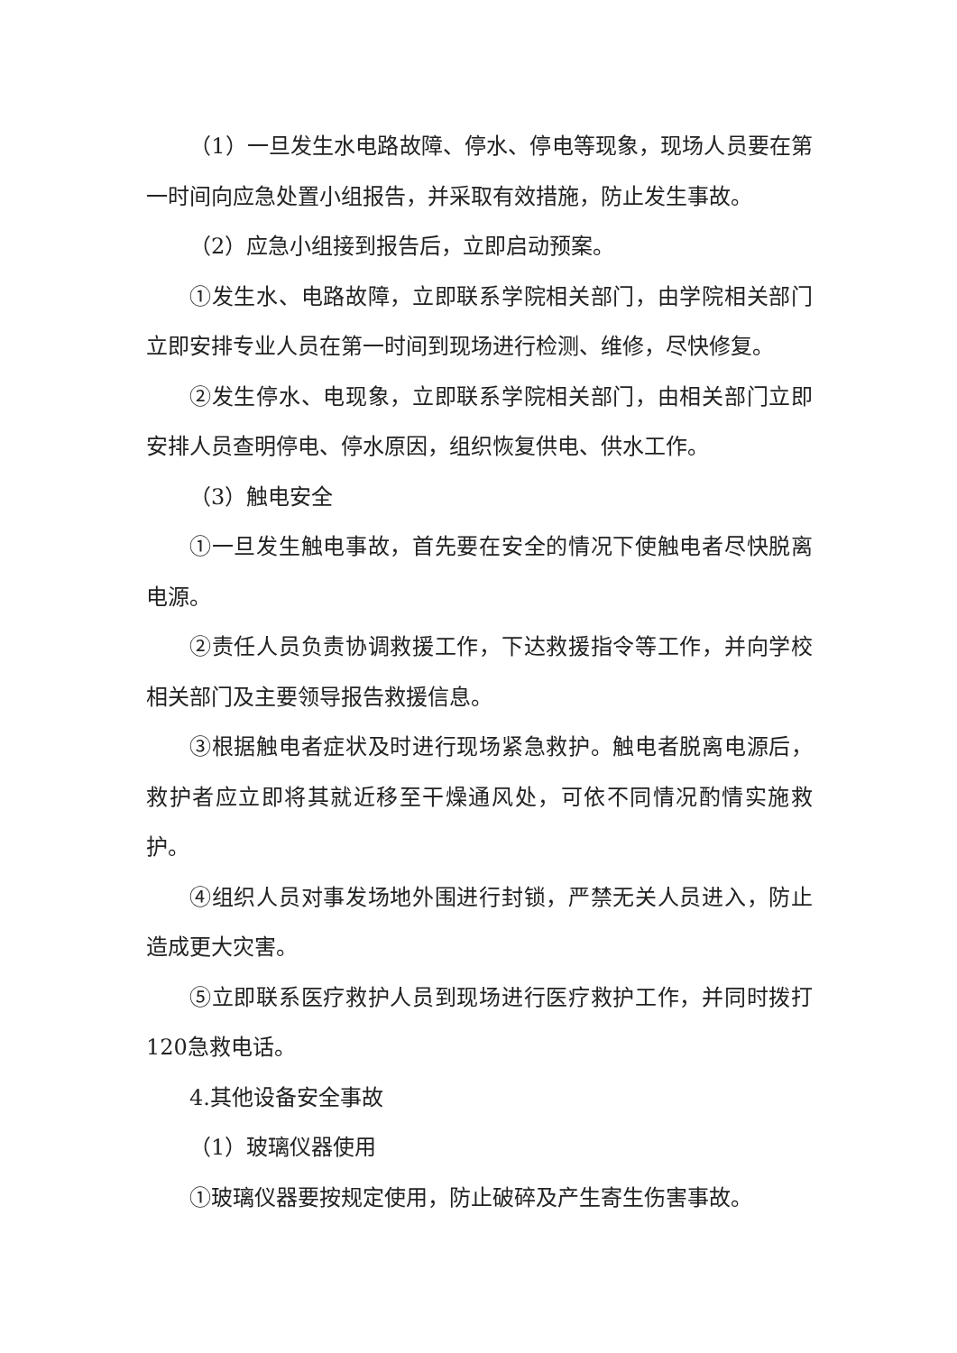（1）一旦发生水电路故障、停水、停电等现象，现场人员要在第一时间向应急处置小组报告，并采取有效措施，防止发生事故。
（2）应急小组接到报告后，立即启动预案。
①发生水、电路故障，立即联系学院相关部门，由学院相关部门立即安排专业人员在第一时间到现场进行检测、维修，尽快修复。
②发生停水、电现象，立即联系学院相关部门，由相关部门立即安排人员查明停电、停水原因，组织恢复供电、供水工作。
（3）触电安全
①一旦发生触电事故，首先要在安全的情况下使触电者尽快脱离电源。
②责任人员负责协调救援工作，下达救援指令等工作，并向学校相关部门及主要领导报告救援信息。
③根据触电者症状及时进行现场紧急救护。触电者脱离电源后，救护者应立即将其就近移至干燥通风处，可依不同情况酌情实施救护。
④组织人员对事发场地外围进行封锁，严禁无关人员进入，防止造成更大灾害。
⑤立即联系医疗救护人员到现场进行医疗救护工作，并同时拨打120急救电话。
4.其他设备安全事故
（1）玻璃仪器使用
①玻璃仪器要按规定使用，防止破碎及产生寄生伤害事故。